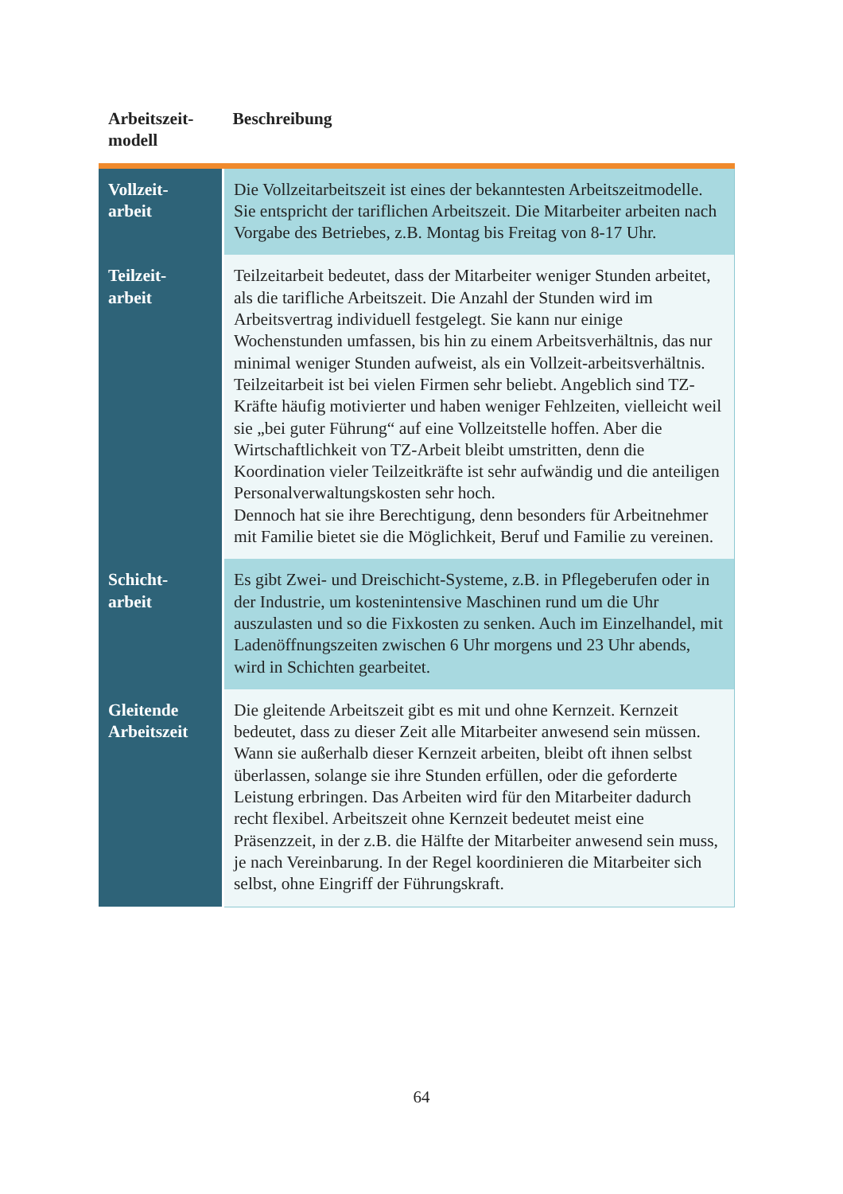| Arbeitszeit- modell | Beschreibung |
| --- | --- |
| Vollzeit- arbeit | Die Vollzeitarbeitszeit ist eines der bekanntesten Arbeitszeitmodelle. Sie entspricht der tariflichen Arbeitszeit. Die Mitarbeiter arbeiten nach Vorgabe des Betriebes, z.B. Montag bis Freitag von 8-17 Uhr. |
| Teilzeit- arbeit | Teilzeitarbeit bedeutet, dass der Mitarbeiter weniger Stunden arbeitet, als die tarifliche Arbeitszeit. Die Anzahl der Stunden wird im Arbeitsvertrag individuell festgelegt. Sie kann nur einige Wochenstunden umfassen, bis hin zu einem Arbeitsverhältnis, das nur minimal weniger Stunden aufweist, als ein Vollzeit-arbeitsverhältnis. Teilzeitarbeit ist bei vielen Firmen sehr beliebt. Angeblich sind TZ-Kräfte häufig motivierter und haben weniger Fehlzeiten, vielleicht weil sie „bei guter Führung“ auf eine Vollzeitstelle hoffen. Aber die Wirtschaftlichkeit von TZ-Arbeit bleibt umstritten, denn die Koordination vieler Teilzeitkräfte ist sehr aufwändig und die anteiligen Personalverwaltungskosten sehr hoch. Dennoch hat sie ihre Berechtigung, denn besonders für Arbeitnehmer mit Familie bietet sie die Möglichkeit, Beruf und Familie zu vereinen. |
| Schicht- arbeit | Es gibt Zwei- und Dreischicht-Systeme, z.B. in Pflegeberufen oder in der Industrie, um kostenintensive Maschinen rund um die Uhr auszulasten und so die Fixkosten zu senken. Auch im Einzelhandel, mit Ladenöffnungszeiten zwischen 6 Uhr morgens und 23 Uhr abends, wird in Schichten gearbeitet. |
| Gleitende Arbeitszeit | Die gleitende Arbeitszeit gibt es mit und ohne Kernzeit. Kernzeit bedeutet, dass zu dieser Zeit alle Mitarbeiter anwesend sein müssen. Wann sie außerhalb dieser Kernzeit arbeiten, bleibt oft ihnen selbst überlassen, solange sie ihre Stunden erfüllen, oder die geforderte Leistung erbringen. Das Arbeiten wird für den Mitarbeiter dadurch recht flexibel. Arbeitszeit ohne Kernzeit bedeutet meist eine Präsenzzeit, in der z.B. die Hälfte der Mitarbeiter anwesend sein muss, je nach Vereinbarung. In der Regel koordinieren die Mitarbeiter sich selbst, ohne Eingriff der Führungskraft. |
64